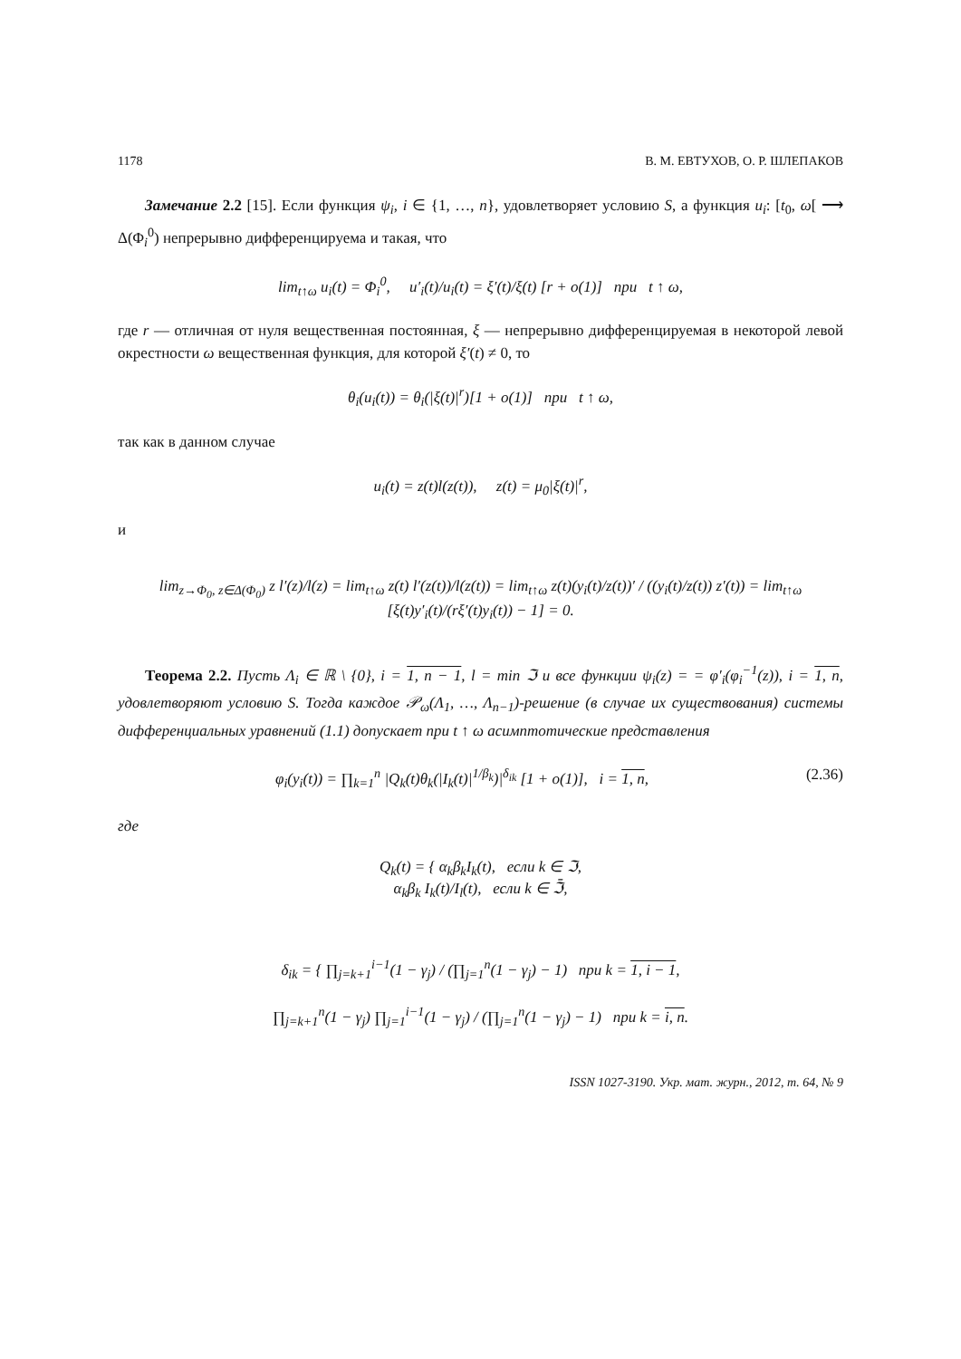1178 В. М. ЕВТУХОВ, О. Р. ШЛЕПАКОВ
Замечание 2.2 [15]. Если функция ψ<sub>i</sub>, i ∈ {1, …, n}, удовлетворяет условию S, а функция u<sub>i</sub>: [t<sub>0</sub>, ω[ ⟶ Δ(Φ<sub>i</sub><sup>0</sup>) непрерывно дифференцируема и такая, что
lim<sub>t↑ω</sub> u<sub>i</sub>(t) = Φ<sub>i</sub><sup>0</sup>, u′<sub>i</sub>(t)/u<sub>i</sub>(t) = ξ′(t)/ξ(t) [r + o(1)] при t ↑ ω,
где r — отличная от нуля вещественная постоянная, ξ — непрерывно дифференцируемая в некоторой левой окрестности ω вещественная функция, для которой ξ′(t) ≠ 0, то
θ<sub>i</sub>(u<sub>i</sub>(t)) = θ<sub>i</sub>(|ξ(t)|<sup>r</sup>)[1 + o(1)] при t ↑ ω,
так как в данном случае
u<sub>i</sub>(t) = z(t)l(z(t)), z(t) = μ<sub>0</sub>|ξ(t)|<sup>r</sup>,
и
lim<sub>z→Φ<sub>0</sub>, z∈Δ(Φ<sub>0</sub>)</sub> z l′(z)/l(z) = lim<sub>t↑ω</sub> z(t) l′(z(t))/l(z(t)) = lim<sub>t↑ω</sub> z(t)(y<sub>i</sub>(t)/z(t))′ / ((y<sub>i</sub>(t)/z(t)) z′(t)) = lim<sub>t↑ω</sub> [ξ(t)y′<sub>i</sub>(t)/(rξ′(t)y<sub>i</sub>(t)) − 1] = 0.
Теорема 2.2. Пусть Λ<sub>i</sub> ∈ ℝ \ {0}, i = 1, n − 1, l = min ℑ и все функции ψ<sub>i</sub>(z) = = φ′<sub>i</sub>(φ<sub>i</sub><sup>−1</sup>(z)), i = 1, n, удовлетворяют условию S. Тогда каждое 𝒫<sub>ω</sub>(Λ<sub>1</sub>, …, Λ<sub>n−1</sub>)-решение (в случае их существования) системы дифференциальных уравнений (1.1) допускает при t ↑ ω асимптотические представления
φ<sub>i</sub>(y<sub>i</sub>(t)) = ∏<sub>k=1</sub><sup>n</sup> |Q<sub>k</sub>(t)θ<sub>k</sub>(|I<sub>k</sub>(t)|<sup>1/β<sub>k</sub></sup>)|<sup>δ<sub>ik</sub></sup> [1 + o(1)], i = 1, n, (2.36)
где
Q<sub>k</sub>(t) = { α<sub>k</sub>β<sub>k</sub>I<sub>k</sub>(t), если k ∈ ℑ,
α<sub>k</sub>β<sub>k</sub> I<sub>k</sub>(t)/I<sub>l</sub>(t), если k ∈ ℑ̄,
δ<sub>ik</sub> = { ∏<sub>j=k+1</sub><sup>i−1</sup>(1 − γ<sub>j</sub>) / (∏<sub>j=1</sub><sup>n</sup>(1 − γ<sub>j</sub>) − 1) при k = 1, i − 1,
∏<sub>j=k+1</sub><sup>n</sup>(1 − γ<sub>j</sub>) ∏<sub>j=1</sub><sup>i−1</sup>(1 − γ<sub>j</sub>) / (∏<sub>j=1</sub><sup>n</sup>(1 − γ<sub>j</sub>) − 1) при k = i, n.
ISSN 1027-3190. Укр. мат. журн., 2012, т. 64, № 9